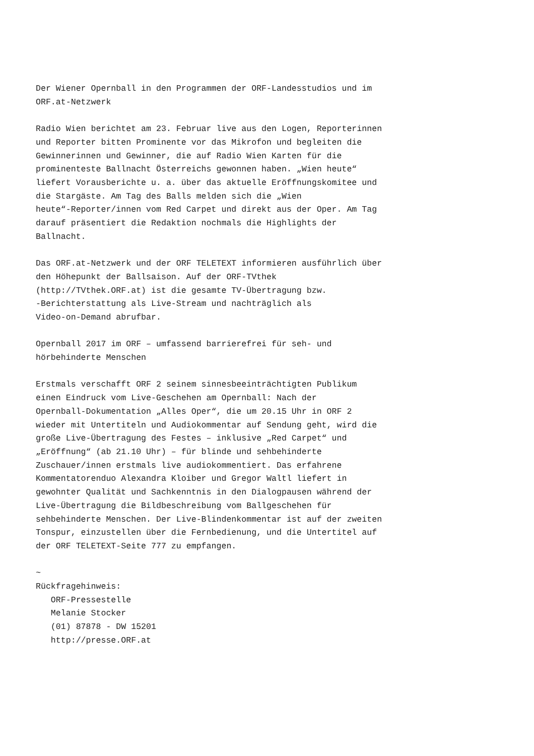Der Wiener Opernball in den Programmen der ORF-Landesstudios und im
ORF.at-Netzwerk

Radio Wien berichtet am 23. Februar live aus den Logen, Reporterinnen
und Reporter bitten Prominente vor das Mikrofon und begleiten die
Gewinnerinnen und Gewinner, die auf Radio Wien Karten für die
prominenteste Ballnacht Österreichs gewonnen haben. „Wien heute“
liefert Vorausberichte u. a. über das aktuelle Eröffnungskomitee und
die Stargäste. Am Tag des Balls melden sich die „Wien
heute“-Reporter/innen vom Red Carpet und direkt aus der Oper. Am Tag
darauf präsentiert die Redaktion nochmals die Highlights der
Ballnacht.

Das ORF.at-Netzwerk und der ORF TELETEXT informieren ausführlich über
den Höhepunkt der Ballsaison. Auf der ORF-TVthek
(http://TVthek.ORF.at) ist die gesamte TV-Übertragung bzw.
-Berichterstattung als Live-Stream und nachträglich als
Video-on-Demand abrufbar.

Opernball 2017 im ORF – umfassend barrierefrei für seh- und
hörbehinderte Menschen

Erstmals verschafft ORF 2 seinem sinnesbeeinträchtigten Publikum
einen Eindruck vom Live-Geschehen am Opernball: Nach der
Opernball-Dokumentation „Alles Oper“, die um 20.15 Uhr in ORF 2
wieder mit Untertiteln und Audiokommentar auf Sendung geht, wird die
große Live-Übertragung des Festes – inklusive „Red Carpet“ und
„Eröffnung“ (ab 21.10 Uhr) – für blinde und sehbehinderte
Zuschauer/innen erstmals live audiokommentiert. Das erfahrene
Kommentatorenduo Alexandra Kloiber und Gregor Waltl liefert in
gewohnter Qualität und Sachkenntnis in den Dialogpausen während der
Live-Übertragung die Bildbeschreibung vom Ballgeschehen für
sehbehinderte Menschen. Der Live-Blindenkommentar ist auf der zweiten
Tonspur, einzustellen über die Fernbedienung, und die Untertitel auf
der ORF TELETEXT-Seite 777 zu empfangen.

~
Rückfragehinweis:
   ORF-Pressestelle
   Melanie Stocker
   (01) 87878 - DW 15201
   http://presse.ORF.at